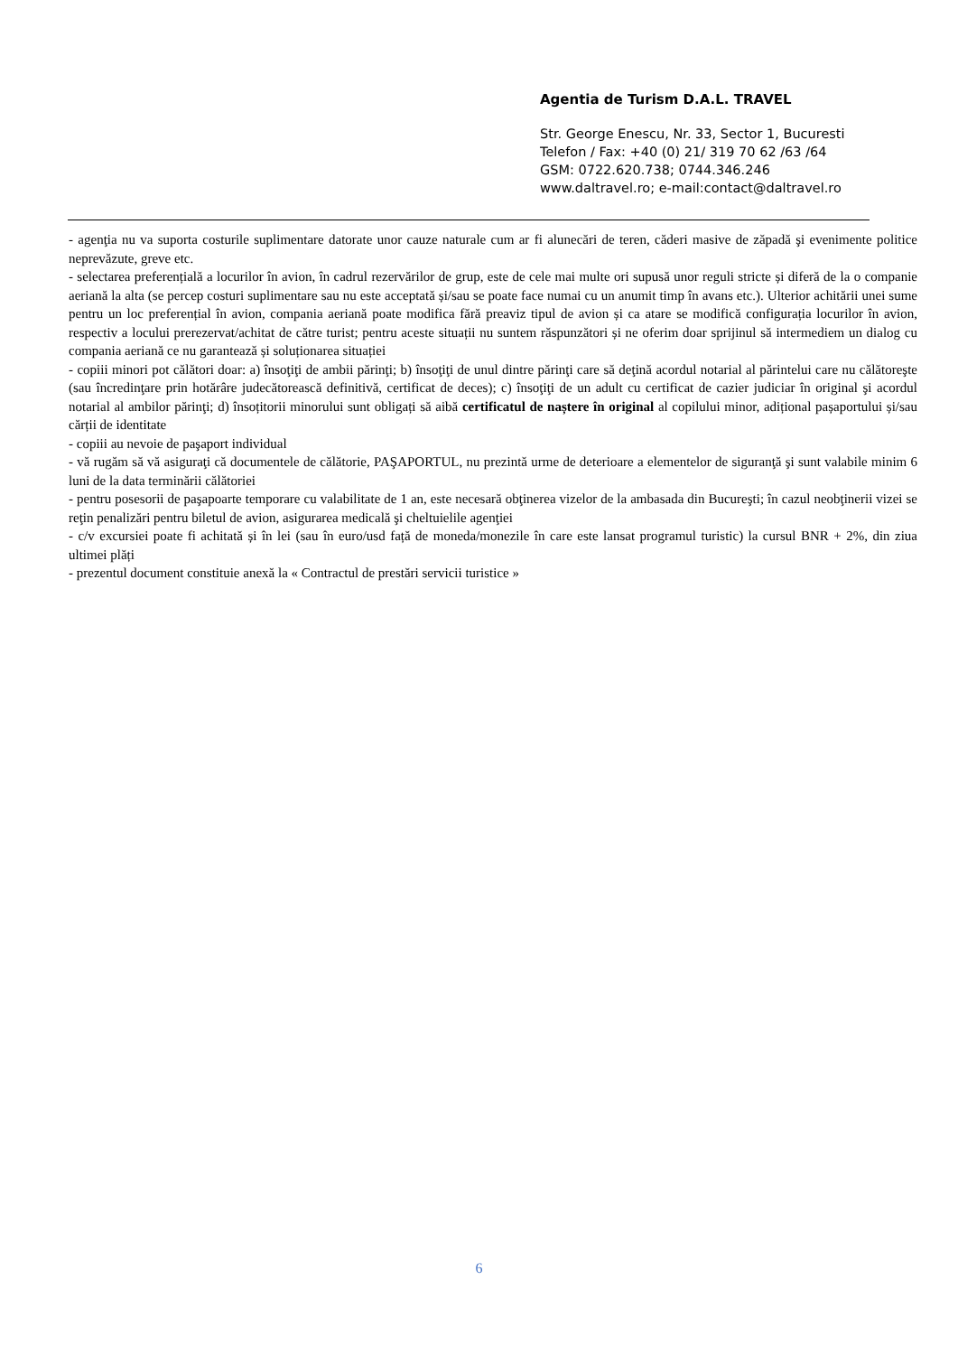Agentia de Turism D.A.L. TRAVEL
Str. George Enescu, Nr. 33, Sector 1, Bucuresti
Telefon / Fax: +40 (0) 21/ 319 70 62 /63 /64
GSM: 0722.620.738; 0744.346.246
www.daltravel.ro; e-mail:contact@daltravel.ro
- agenţia nu va suporta costurile suplimentare datorate unor cauze naturale cum ar fi alunecări de teren, căderi masive de zăpadă şi evenimente politice neprevăzute, greve etc.
- selectarea preferențială a locurilor în avion, în cadrul rezervărilor de grup, este de cele mai multe ori supusă unor reguli stricte și diferă de la o companie aeriană la alta (se percep costuri suplimentare sau nu este acceptată și/sau se poate face numai cu un anumit timp în avans etc.). Ulterior achitării unei sume pentru un loc preferențial în avion, compania aeriană poate modifica fără preaviz tipul de avion și ca atare se modifică configurația locurilor în avion, respectiv a locului prerezervat/achitat de către turist; pentru aceste situații nu suntem răspunzători și ne oferim doar sprijinul să intermediem un dialog cu compania aeriană ce nu garantează și soluționarea situației
- copiii minori pot călători doar: a) însoţiţi de ambii părinţi; b) însoţiţi de unul dintre părinţi care să deţină acordul notarial al părintelui care nu călătoreşte (sau încredinţare prin hotărâre judecătorească definitivă, certificat de deces); c) însoţiţi de un adult cu certificat de cazier judiciar în original şi acordul notarial al ambilor părinţi; d) însoțitorii minorului sunt obligați să aibă certificatul de naștere în original al copilului minor, adițional pașaportului și/sau cărții de identitate
- copiii au nevoie de paşaport individual
- vă rugăm să vă asiguraţi că documentele de călătorie, PAŞAPORTUL, nu prezintă urme de deterioare a elementelor de siguranţă şi sunt valabile minim 6 luni de la data terminării călătoriei
- pentru posesorii de paşapoarte temporare cu valabilitate de 1 an, este necesară obţinerea vizelor de la ambasada din Bucureşti; în cazul neobţinerii vizei se reţin penalizări pentru biletul de avion, asigurarea medicală şi cheltuielile agenţiei
- c/v excursiei poate fi achitată și în lei (sau în euro/usd față de moneda/monezile în care este lansat programul turistic) la cursul BNR + 2%, din ziua ultimei plăți
- prezentul document constituie anexă la « Contractul de prestări servicii turistice »
6